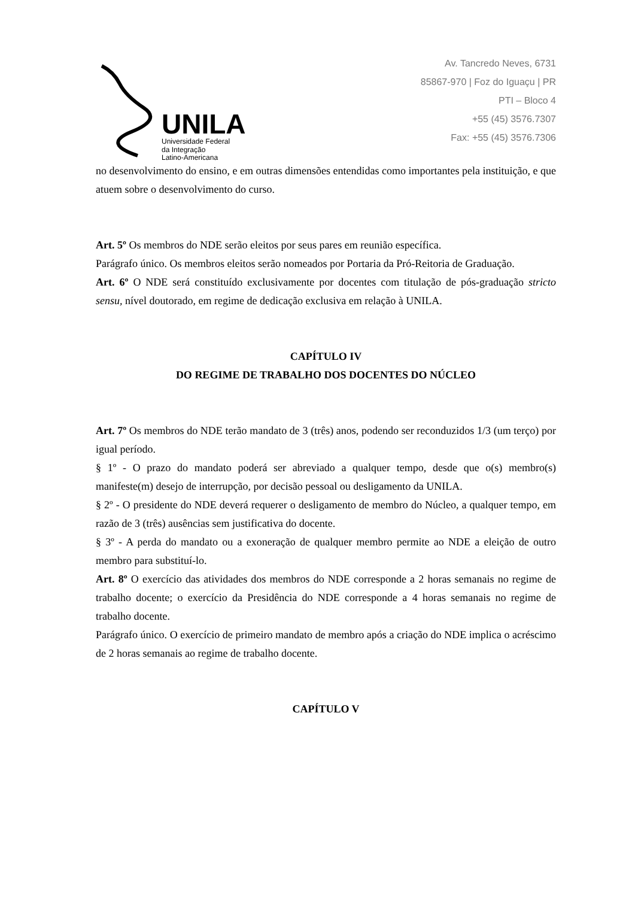UNILA
Universidade Federal
da Integração
Latino-Americana
Av. Tancredo Neves, 6731
85867-970 | Foz do Iguaçu | PR
PTI – Bloco 4
+55 (45) 3576.7307
Fax: +55 (45) 3576.7306
no desenvolvimento do ensino, e em outras dimensões entendidas como importantes pela instituição, e que atuem sobre o desenvolvimento do curso.
Art. 5º Os membros do NDE serão eleitos por seus pares em reunião específica.
Parágrafo único. Os membros eleitos serão nomeados por Portaria da Pró-Reitoria de Graduação.
Art. 6º O NDE será constituído exclusivamente por docentes com titulação de pós-graduação stricto sensu, nível doutorado, em regime de dedicação exclusiva em relação à UNILA.
CAPÍTULO IV
DO REGIME DE TRABALHO DOS DOCENTES DO NÚCLEO
Art. 7º Os membros do NDE terão mandato de 3 (três) anos, podendo ser reconduzidos 1/3 (um terço) por igual período.
§ 1º - O prazo do mandato poderá ser abreviado a qualquer tempo, desde que o(s) membro(s) manifeste(m) desejo de interrupção, por decisão pessoal ou desligamento da UNILA.
§ 2º - O presidente do NDE deverá requerer o desligamento de membro do Núcleo, a qualquer tempo, em razão de 3 (três) ausências sem justificativa do docente.
§ 3º - A perda do mandato ou a exoneração de qualquer membro permite ao NDE a eleição de outro membro para substituí-lo.
Art. 8º O exercício das atividades dos membros do NDE corresponde a 2 horas semanais no regime de trabalho docente; o exercício da Presidência do NDE corresponde a 4 horas semanais no regime de trabalho docente.
Parágrafo único. O exercício de primeiro mandato de membro após a criação do NDE implica o acréscimo de 2 horas semanais ao regime de trabalho docente.
CAPÍTULO V